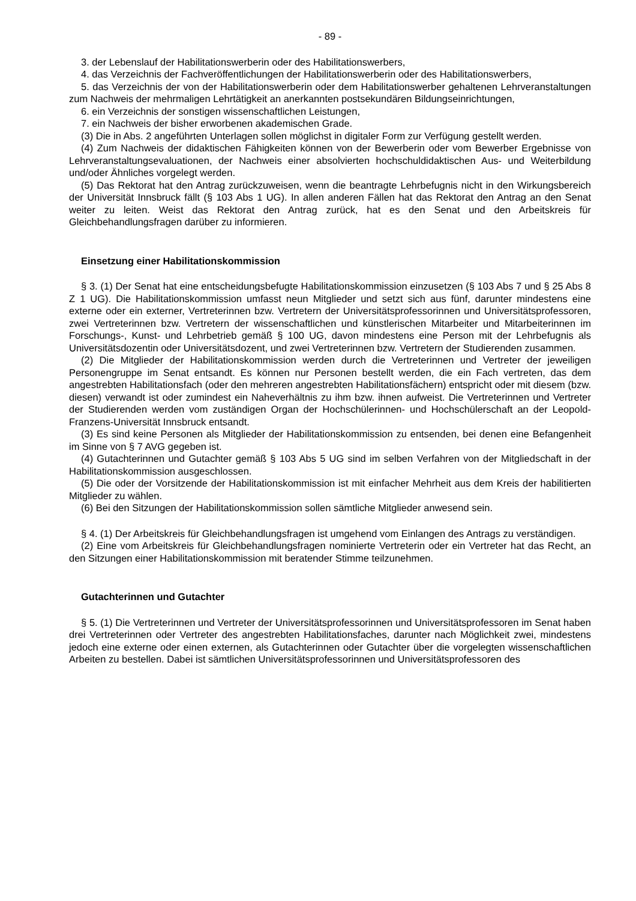- 89 -
3. der Lebenslauf der Habilitationswerberin oder des Habilitationswerbers,
4. das Verzeichnis der Fachveröffentlichungen der Habilitationswerberin oder des Habilitationswerbers,
5. das Verzeichnis der von der Habilitationswerberin oder dem Habilitationswerber gehaltenen Lehrveranstaltungen zum Nachweis der mehrmaligen Lehrtätigkeit an anerkannten postsekundären Bildungseinrichtungen,
6. ein Verzeichnis der sonstigen wissenschaftlichen Leistungen,
7. ein Nachweis der bisher erworbenen akademischen Grade.
(3) Die in Abs. 2 angeführten Unterlagen sollen möglichst in digitaler Form zur Verfügung gestellt werden.
(4) Zum Nachweis der didaktischen Fähigkeiten können von der Bewerberin oder vom Bewerber Ergebnisse von Lehrveranstaltungsevaluationen, der Nachweis einer absolvierten hochschuldidaktischen Aus- und Weiterbildung und/oder Ähnliches vorgelegt werden.
(5) Das Rektorat hat den Antrag zurückzuweisen, wenn die beantragte Lehrbefugnis nicht in den Wirkungsbereich der Universität Innsbruck fällt (§ 103 Abs 1 UG). In allen anderen Fällen hat das Rektorat den Antrag an den Senat weiter zu leiten. Weist das Rektorat den Antrag zurück, hat es den Senat und den Arbeitskreis für Gleichbehandlungsfragen darüber zu informieren.
Einsetzung einer Habilitationskommission
§ 3. (1) Der Senat hat eine entscheidungsbefugte Habilitationskommission einzusetzen (§ 103 Abs 7 und § 25 Abs 8 Z 1 UG). Die Habilitationskommission umfasst neun Mitglieder und setzt sich aus fünf, darunter mindestens eine externe oder ein externer, Vertreterinnen bzw. Vertretern der Universitätsprofessorinnen und Universitätsprofessoren, zwei Vertreterinnen bzw. Vertretern der wissenschaftlichen und künstlerischen Mitarbeiter und Mitarbeiterinnen im Forschungs-, Kunst- und Lehrbetrieb gemäß § 100 UG, davon mindestens eine Person mit der Lehrbefugnis als Universitätsdozentin oder Universitätsdozent, und zwei Vertreterinnen bzw. Vertretern der Studierenden zusammen.
(2) Die Mitglieder der Habilitationskommission werden durch die Vertreterinnen und Vertreter der jeweiligen Personengruppe im Senat entsandt. Es können nur Personen bestellt werden, die ein Fach vertreten, das dem angestrebten Habilitationsfach (oder den mehreren angestrebten Habilitationsfächern) entspricht oder mit diesem (bzw. diesen) verwandt ist oder zumindest ein Naheverhältnis zu ihm bzw. ihnen aufweist. Die Vertreterinnen und Vertreter der Studierenden werden vom zuständigen Organ der Hochschülerinnen- und Hochschülerschaft an der Leopold-Franzens-Universität Innsbruck entsandt.
(3) Es sind keine Personen als Mitglieder der Habilitationskommission zu entsenden, bei denen eine Befangenheit im Sinne von § 7 AVG gegeben ist.
(4) Gutachterinnen und Gutachter gemäß § 103 Abs 5 UG sind im selben Verfahren von der Mitgliedschaft in der Habilitationskommission ausgeschlossen.
(5) Die oder der Vorsitzende der Habilitationskommission ist mit einfacher Mehrheit aus dem Kreis der habilitierten Mitglieder zu wählen.
(6) Bei den Sitzungen der Habilitationskommission sollen sämtliche Mitglieder anwesend sein.
§ 4. (1) Der Arbeitskreis für Gleichbehandlungsfragen ist umgehend vom Einlangen des Antrags zu verständigen.
(2) Eine vom Arbeitskreis für Gleichbehandlungsfragen nominierte Vertreterin oder ein Vertreter hat das Recht, an den Sitzungen einer Habilitationskommission mit beratender Stimme teilzunehmen.
Gutachterinnen und Gutachter
§ 5. (1) Die Vertreterinnen und Vertreter der Universitätsprofessorinnen und Universitätsprofessoren im Senat haben drei Vertreterinnen oder Vertreter des angestrebten Habilitationsfaches, darunter nach Möglichkeit zwei, mindestens jedoch eine externe oder einen externen, als Gutachterinnen oder Gutachter über die vorgelegten wissenschaftlichen Arbeiten zu bestellen. Dabei ist sämtlichen Universitätsprofessorinnen und Universitätsprofessoren des